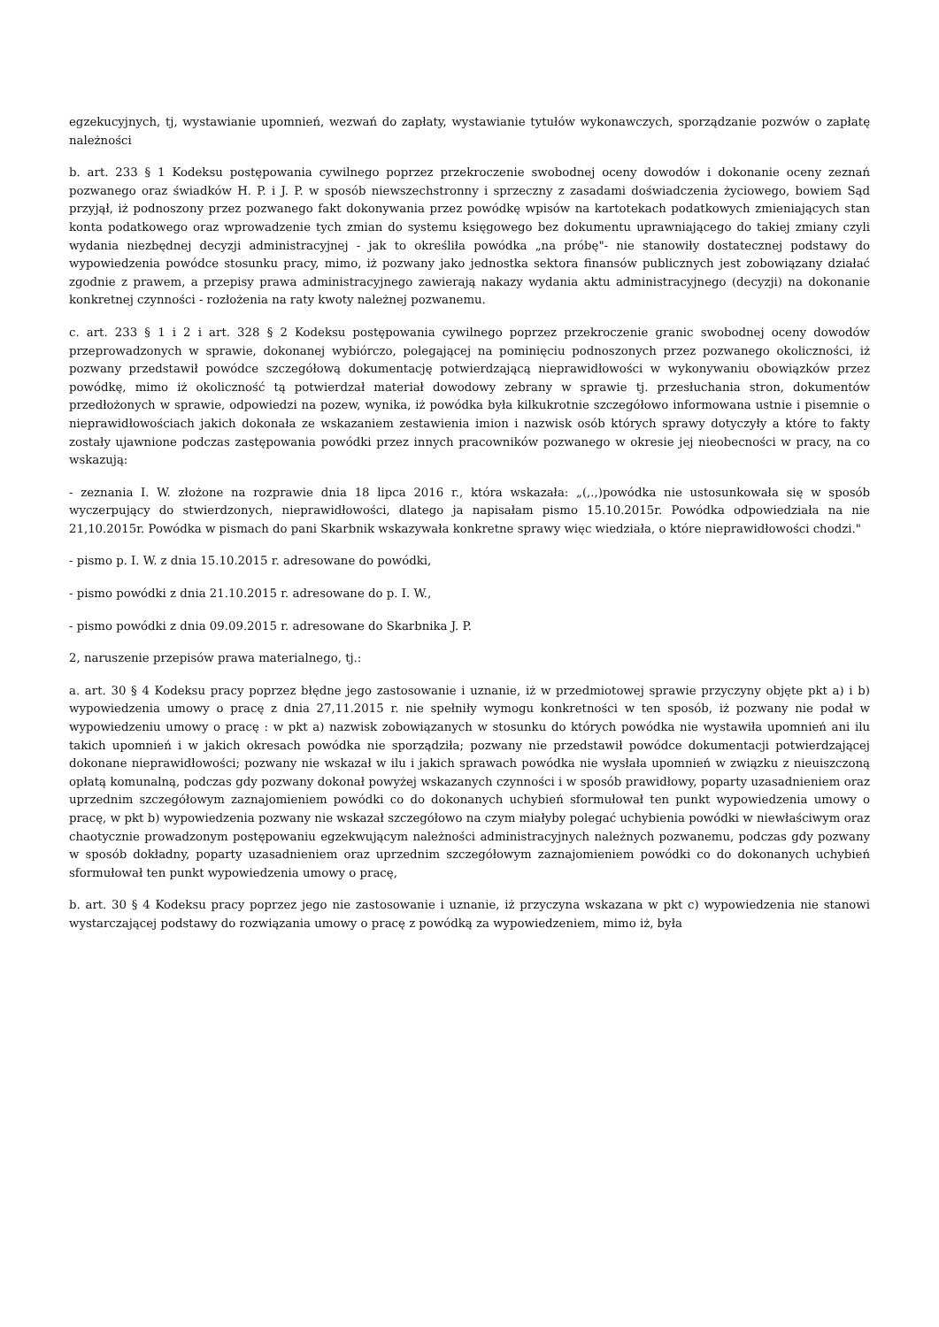egzekucyjnych, tj, wystawianie upomnień, wezwań do zapłaty, wystawianie tytułów wykonawczych, sporządzanie pozwów o zapłatę należności
b. art. 233 § 1 Kodeksu postępowania cywilnego poprzez przekroczenie swobodnej oceny dowodów i dokonanie oceny zeznań pozwanego oraz świadków H. P. i J. P. w sposób niewszechstronny i sprzeczny z zasadami doświadczenia życiowego, bowiem Sąd przyjął, iż podnoszony przez pozwanego fakt dokonywania przez powódkę wpisów na kartotekach podatkowych zmieniających stan konta podatkowego oraz wprowadzenie tych zmian do systemu księgowego bez dokumentu uprawniającego do takiej zmiany czyli wydania niezbędnej decyzji administracyjnej - jak to określiła powódka „na próbę"- nie stanowiły dostatecznej podstawy do wypowiedzenia powódce stosunku pracy, mimo, iż pozwany jako jednostka sektora finansów publicznych jest zobowiązany działać zgodnie z prawem, a przepisy prawa administracyjnego zawierają nakazy wydania aktu administracyjnego (decyzji) na dokonanie konkretnej czynności - rozłożenia na raty kwoty należnej pozwanemu.
c. art. 233 § 1 i 2 i art. 328 § 2 Kodeksu postępowania cywilnego poprzez przekroczenie granic swobodnej oceny dowodów przeprowadzonych w sprawie, dokonanej wybiórczo, polegającej na pominięciu podnoszonych przez pozwanego okoliczności, iż pozwany przedstawił powódce szczegółową dokumentację potwierdzającą nieprawidłowości w wykonywaniu obowiązków przez powódkę, mimo iż okoliczność tą potwierdzał materiał dowodowy zebrany w sprawie tj. przesłuchania stron, dokumentów przedłożonych w sprawie, odpowiedzi na pozew, wynika, iż powódka była kilkukrotnie szczegółowo informowana ustnie i pisemnie o nieprawidłowościach jakich dokonała ze wskazaniem zestawienia imion i nazwisk osób których sprawy dotyczyły a które to fakty zostały ujawnione podczas zastępowania powódki przez innych pracowników pozwanego w okresie jej nieobecności w pracy, na co wskazują:
- zeznania I. W. złożone na rozprawie dnia 18 lipca 2016 r., która wskazała: „(,.,)powódka nie ustosunkowała się w sposób wyczerpujący do stwierdzonych, nieprawidłowości, dlatego ja napisałam pismo 15.10.2015r. Powódka odpowiedziała na nie 21,10.2015r. Powódka w pismach do pani Skarbnik wskazywała konkretne sprawy więc wiedziała, o które nieprawidłowości chodzi."
- pismo p. I. W. z dnia 15.10.2015 r. adresowane do powódki,
- pismo powódki z dnia 21.10.2015 r. adresowane do p. I. W.,
- pismo powódki z dnia 09.09.2015 r. adresowane do Skarbnika J. P.
2, naruszenie przepisów prawa materialnego, tj.:
a. art. 30 § 4 Kodeksu pracy poprzez błędne jego zastosowanie i uznanie, iż w przedmiotowej sprawie przyczyny objęte pkt a) i b) wypowiedzenia umowy o pracę z dnia 27,11.2015 r. nie spełniły wymogu konkretności w ten sposób, iż pozwany nie podał w wypowiedzeniu umowy o pracę : w pkt a) nazwisk zobowiązanych w stosunku do których powódka nie wystawiła upomnień ani ilu takich upomnień i w jakich okresach powódka nie sporządziła; pozwany nie przedstawił powódce dokumentacji potwierdzającej dokonane nieprawidłowości; pozwany nie wskazał w ilu i jakich sprawach powódka nie wysłała upomnień w związku z nieuiszczoną opłatą komunalną, podczas gdy pozwany dokonał powyżej wskazanych czynności i w sposób prawidłowy, poparty uzasadnieniem oraz uprzednim szczegółowym zaznajomieniem powódki co do dokonanych uchybień sformułował ten punkt wypowiedzenia umowy o pracę, w pkt b) wypowiedzenia pozwany nie wskazał szczegółowo na czym miałyby polegać uchybienia powódki w niewłaściwym oraz chaotycznie prowadzonym postępowaniu egzekwującym należności administracyjnych należnych pozwanemu, podczas gdy pozwany w sposób dokładny, poparty uzasadnieniem oraz uprzednim szczegółowym zaznajomieniem powódki co do dokonanych uchybień sformułował ten punkt wypowiedzenia umowy o pracę,
b. art. 30 § 4 Kodeksu pracy poprzez jego nie zastosowanie i uznanie, iż przyczyna wskazana w pkt c) wypowiedzenia nie stanowi wystarczającej podstawy do rozwiązania umowy o pracę z powódką za wypowiedzeniem, mimo iż, była